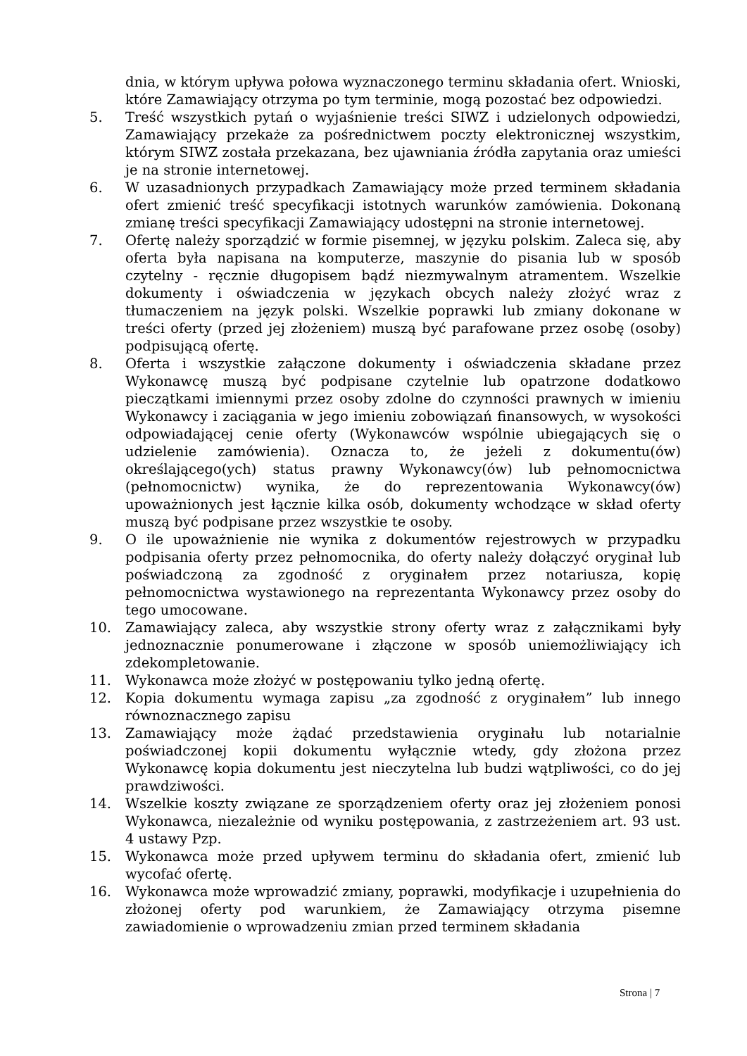dnia, w którym upływa połowa wyznaczonego terminu składania ofert. Wnioski, które Zamawiający otrzyma po tym terminie, mogą pozostać bez odpowiedzi.
5. Treść wszystkich pytań o wyjaśnienie treści SIWZ i udzielonych odpowiedzi, Zamawiający przekaże za pośrednictwem poczty elektronicznej wszystkim, którym SIWZ została przekazana, bez ujawniania źródła zapytania oraz umieści je na stronie internetowej.
6. W uzasadnionych przypadkach Zamawiający może przed terminem składania ofert zmienić treść specyfikacji istotnych warunków zamówienia. Dokonaną zmianę treści specyfikacji Zamawiający udostępni na stronie internetowej.
7. Ofertę należy sporządzić w formie pisemnej, w języku polskim. Zaleca się, aby oferta była napisana na komputerze, maszynie do pisania lub w sposób czytelny - ręcznie długopisem bądź niezmywalnym atramentem. Wszelkie dokumenty i oświadczenia w językach obcych należy złożyć wraz z tłumaczeniem na język polski. Wszelkie poprawki lub zmiany dokonane w treści oferty (przed jej złożeniem) muszą być parafowane przez osobę (osoby) podpisującą ofertę.
8. Oferta i wszystkie załączone dokumenty i oświadczenia składane przez Wykonawcę muszą być podpisane czytelnie lub opatrzone dodatkowo pieczątkami imiennymi przez osoby zdolne do czynności prawnych w imieniu Wykonawcy i zaciągania w jego imieniu zobowiązań finansowych, w wysokości odpowiadającej cenie oferty (Wykonawców wspólnie ubiegających się o udzielenie zamówienia). Oznacza to, że jeżeli z dokumentu(ów) określającego(ych) status prawny Wykonawcy(ów) lub pełnomocnictwa (pełnomocnictw) wynika, że do reprezentowania Wykonawcy(ów) upoważnionych jest łącznie kilka osób, dokumenty wchodzące w skład oferty muszą być podpisane przez wszystkie te osoby.
9. O ile upoważnienie nie wynika z dokumentów rejestrowych w przypadku podpisania oferty przez pełnomocnika, do oferty należy dołączyć oryginał lub poświadczoną za zgodność z oryginałem przez notariusza, kopię pełnomocnictwa wystawionego na reprezentanta Wykonawcy przez osoby do tego umocowane.
10. Zamawiający zaleca, aby wszystkie strony oferty wraz z załącznikami były jednoznacznie ponumerowane i złączone w sposób uniemożliwiający ich zdekompletowanie.
11. Wykonawca może złożyć w postępowaniu tylko jedną ofertę.
12. Kopia dokumentu wymaga zapisu „za zgodność z oryginałem” lub innego równoznacznego zapisu
13. Zamawiający może żądać przedstawienia oryginału lub notarialnie poświadczonej kopii dokumentu wyłącznie wtedy, gdy złożona przez Wykonawcę kopia dokumentu jest nieczytelna lub budzi wątpliwości, co do jej prawdziwości.
14. Wszelkie koszty związane ze sporządzeniem oferty oraz jej złożeniem ponosi Wykonawca, niezależnie od wyniku postępowania, z zastrzeżeniem art. 93 ust. 4 ustawy Pzp.
15. Wykonawca może przed upływem terminu do składania ofert, zmienić lub wycofać ofertę.
16. Wykonawca może wprowadzić zmiany, poprawki, modyfikacje i uzupełnienia do złożonej oferty pod warunkiem, że Zamawiający otrzyma pisemne zawiadomienie o wprowadzeniu zmian przed terminem składania
Strona | 7